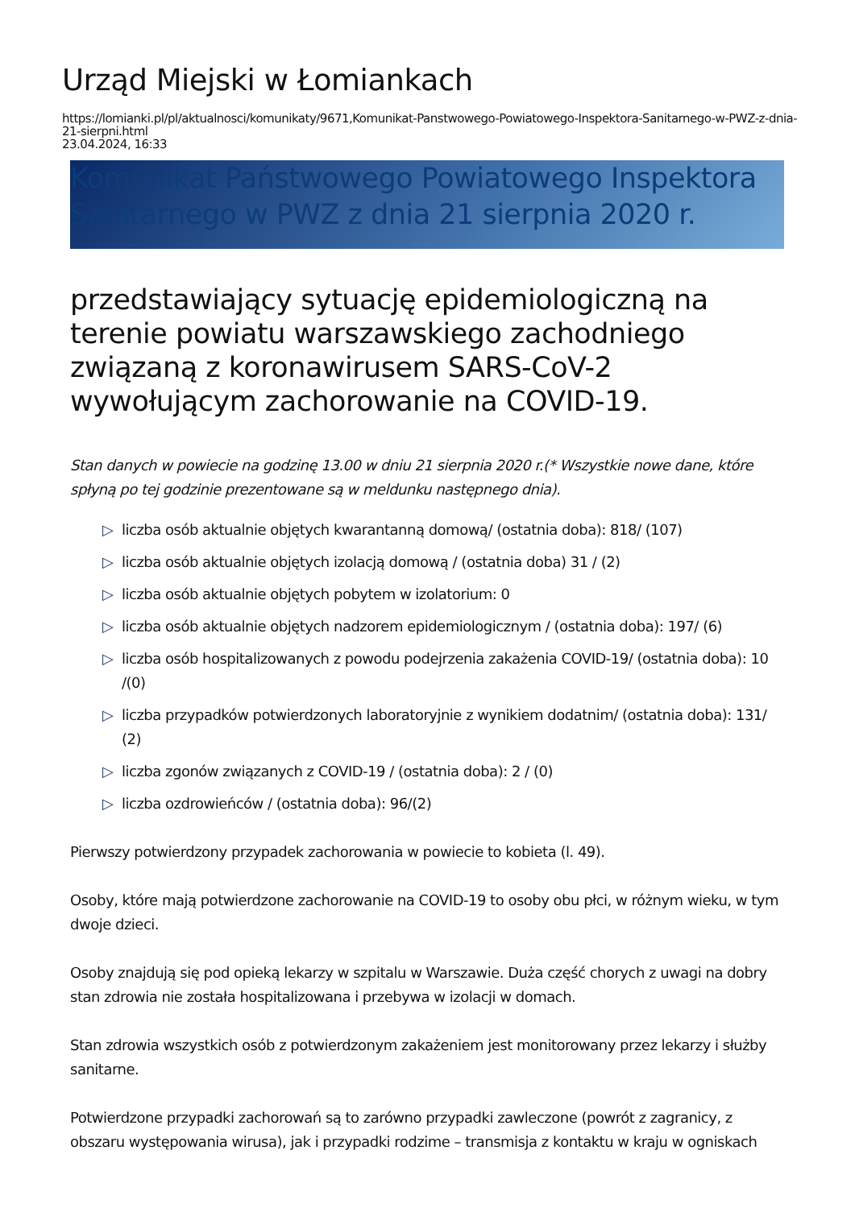Urząd Miejski w Łomiankach
https://lomianki.pl/pl/aktualnosci/komunikaty/9671,Komunikat-Panstwowego-Powiatowego-Inspektora-Sanitarnego-w-PWZ-z-dnia-21-sierpni.html
23.04.2024, 16:33
Komunikat Państwowego Powiatowego Inspektora Sanitarnego w PWZ z dnia 21 sierpnia 2020 r.
przedstawiający sytuację epidemiologiczną na terenie powiatu warszawskiego zachodniego związaną z koronawirusem SARS-CoV-2 wywołującym zachorowanie na COVID-19.
Stan danych w powiecie na godzinę 13.00 w dniu 21 sierpnia 2020 r.(* Wszystkie nowe dane, które spłyną po tej godzinie prezentowane są w meldunku następnego dnia).
▷ liczba osób aktualnie objętych kwarantanną domową/ (ostatnia doba): 818/ (107)
▷ liczba osób aktualnie objętych izolacją domową / (ostatnia doba) 31 / (2)
▷ liczba osób aktualnie objętych pobytem w izolatorium: 0
▷ liczba osób aktualnie objętych nadzorem epidemiologicznym / (ostatnia doba): 197/ (6)
▷ liczba osób hospitalizowanych z powodu podejrzenia zakażenia COVID-19/ (ostatnia doba): 10 /(0)
▷ liczba przypadków potwierdzonych laboratoryjnie z wynikiem dodatnim/ (ostatnia doba): 131/ (2)
▷ liczba zgonów związanych z COVID-19 / (ostatnia doba): 2 / (0)
▷ liczba ozdrowieńców / (ostatnia doba): 96/(2)
Pierwszy potwierdzony przypadek zachorowania w powiecie to kobieta (l. 49).
Osoby, które mają potwierdzone zachorowanie na COVID-19 to osoby obu płci, w różnym wieku, w tym dwoje dzieci.
Osoby znajdują się pod opieką lekarzy w szpitalu w Warszawie. Duża część chorych z uwagi na dobry stan zdrowia nie została hospitalizowana i przebywa w izolacji w domach.
Stan zdrowia wszystkich osób z potwierdzonym zakażeniem jest monitorowany przez lekarzy i służby sanitarne.
Potwierdzone przypadki zachorowań są to zarówno przypadki zawleczone (powrót z zagranicy, z obszaru występowania wirusa), jak i przypadki rodzime – transmisja z kontaktu w kraju w ogniskach